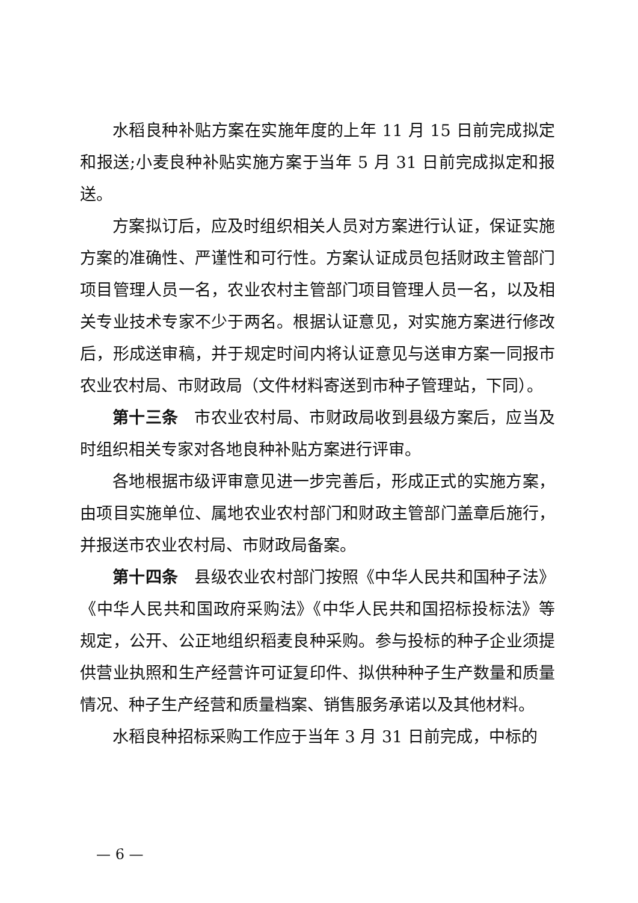水稻良种补贴方案在实施年度的上年 11 月 15 日前完成拟定和报送;小麦良种补贴实施方案于当年 5 月 31 日前完成拟定和报送。
方案拟订后，应及时组织相关人员对方案进行认证，保证实施方案的准确性、严谨性和可行性。方案认证成员包括财政主管部门项目管理人员一名，农业农村主管部门项目管理人员一名，以及相关专业技术专家不少于两名。根据认证意见，对实施方案进行修改后，形成送审稿，并于规定时间内将认证意见与送审方案一同报市农业农村局、市财政局（文件材料寄送到市种子管理站，下同）。
第十三条　市农业农村局、市财政局收到县级方案后，应当及时组织相关专家对各地良种补贴方案进行评审。
各地根据市级评审意见进一步完善后，形成正式的实施方案，由项目实施单位、属地农业农村部门和财政主管部门盖章后施行，并报送市农业农村局、市财政局备案。
第十四条　县级农业农村部门按照《中华人民共和国种子法》《中华人民共和国政府采购法》《中华人民共和国招标投标法》等规定，公开、公正地组织稻麦良种采购。参与投标的种子企业须提供营业执照和生产经营许可证复印件、拟供种种子生产数量和质量情况、种子生产经营和质量档案、销售服务承诺以及其他材料。
水稻良种招标采购工作应于当年 3 月 31 日前完成，中标的
— 6 —